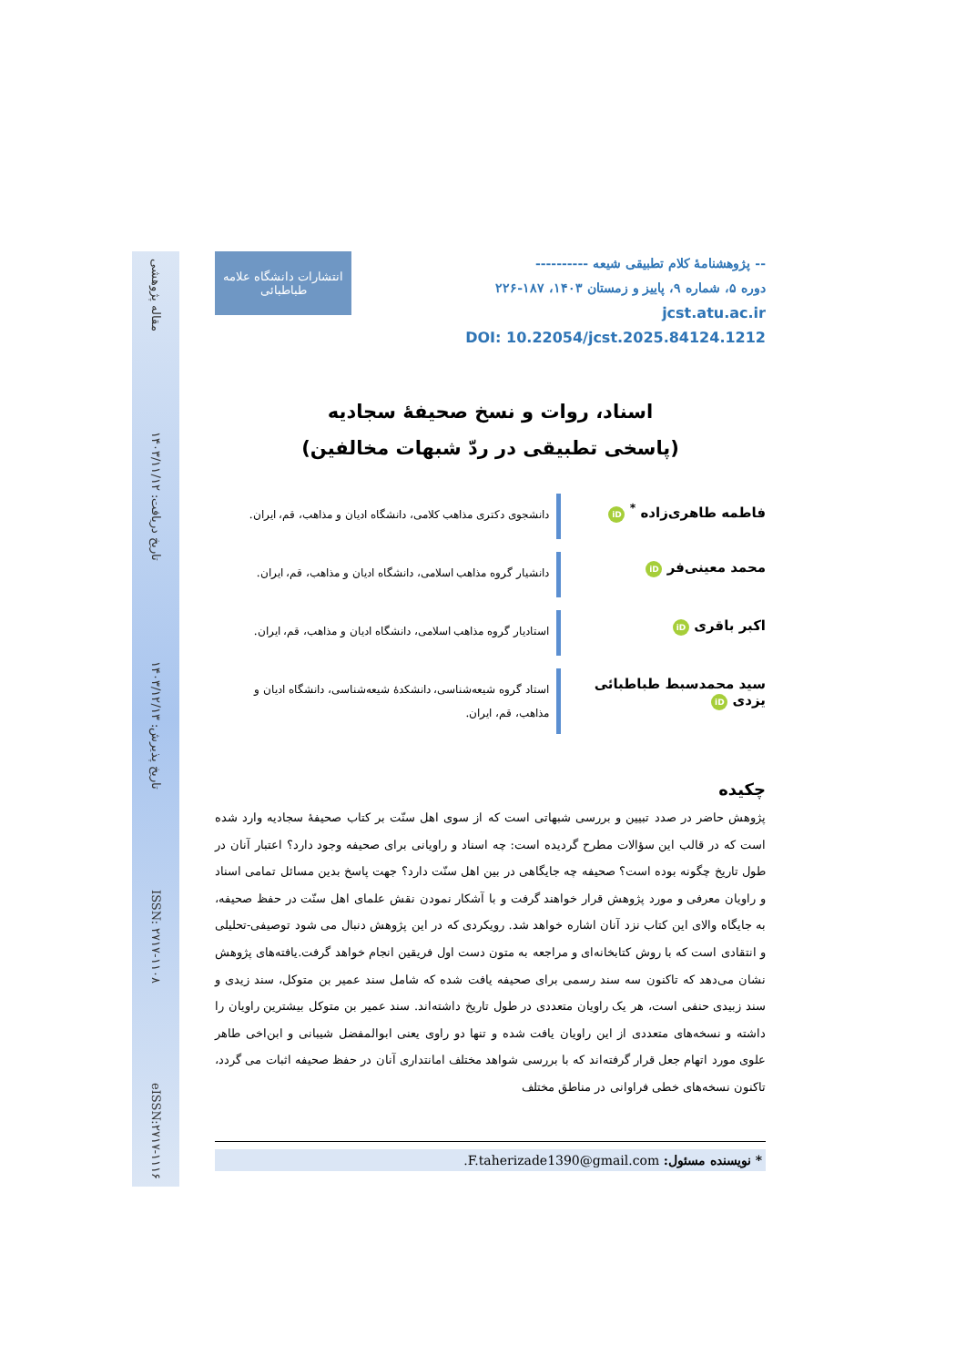-- پژوهشنامهٔ کلام تطبیقی شیعه ----------
دوره ۵، شماره ۹، پاییز و زمستان ۱۴۰۳، ۱۸۷-۲۲۶
jcst.atu.ac.ir
DOI: 10.22054/jcst.2025.84124.1212
انتشارات دانشگاه علامه طباطبائی
اسناد، روات و نسخ صحیفهٔ سجادیه
(پاسخی تطبیقی در ردّ شبهات مخالفین)
فاطمه طاهری‌زاده <sup>*</sup> iD
دانشجوی دکتری مذاهب کلامی، دانشگاه ادیان و مذاهب، قم، ایران.
محمد معینی‌فر iD
دانشیار گروه مذاهب اسلامی، دانشگاه ادیان و مذاهب، قم، ایران.
اکبر باقری iD
استادیار گروه مذاهب اسلامی، دانشگاه ادیان و مذاهب، قم، ایران.
سید محمدسبط طباطبائی یزدی iD
استاد گروه شیعه‌شناسی، دانشکدهٔ شیعه‌شناسی، دانشگاه ادیان و مذاهب، قم، ایران.
چکیده
پژوهش حاضر در صدد تبیین و بررسی شبهاتی است که از سوی اهل سنّت بر کتاب صحیفهٔ سجادیه وارد شده است که در قالب این سؤالات مطرح گردیده است: چه اسناد و راویانی برای صحیفه وجود دارد؟ اعتبار آنان در طول تاریخ چگونه بوده است؟ صحیفه چه جایگاهی در بین اهل سنّت دارد؟ جهت پاسخ بدین مسائل تمامی اسناد و راویان معرفی و مورد پژوهش قرار خواهند گرفت و با آشکار نمودن نقش علمای اهل سنّت در حفظ صحیفه، به جایگاه والای این کتاب نزد آنان اشاره خواهد شد. رویکردی که در این پژوهش دنبال می شود توصیفی-تحلیلی و انتقادی است که با روش کتابخانه‌ای و مراجعه به متون دست اول فریقین انجام خواهد گرفت.یافته‌های پژوهش نشان می‌دهد که تاکنون سه سند رسمی برای صحیفه یافت شده که شامل سند عمیر بن متوکل، سند زیدی و سند زبیدی حنفی است، هر یک راویان متعددی در طول تاریخ داشته‌اند. سند عمیر بن متوکل بیشترین راویان را داشته و نسخه‌های متعددی از این راویان یافت شده و تنها دو راوی یعنی ابوالمفضل شیبانی و ابن‌اخی طاهر علوی مورد اتهام جعل قرار گرفته‌اند که با بررسی شواهد مختلف امانتداری آنان در حفظ صحیفه اثبات می گردد، تاکنون نسخه‌های خطی فراوانی در مناطق مختلف
* نویسنده مسئول: F.taherizade1390@gmail.com.
مقاله پژوهشی
تاریخ دریافت: ۱۴۰۳/۱۱/۱۲
تاریخ پذیرش: ۱۴۰۳/۱۲/۱۳
ISSN: ۲۷۱۷-۱۱۰۸
eISSN:۲۷۱۷-۱۱۱۶